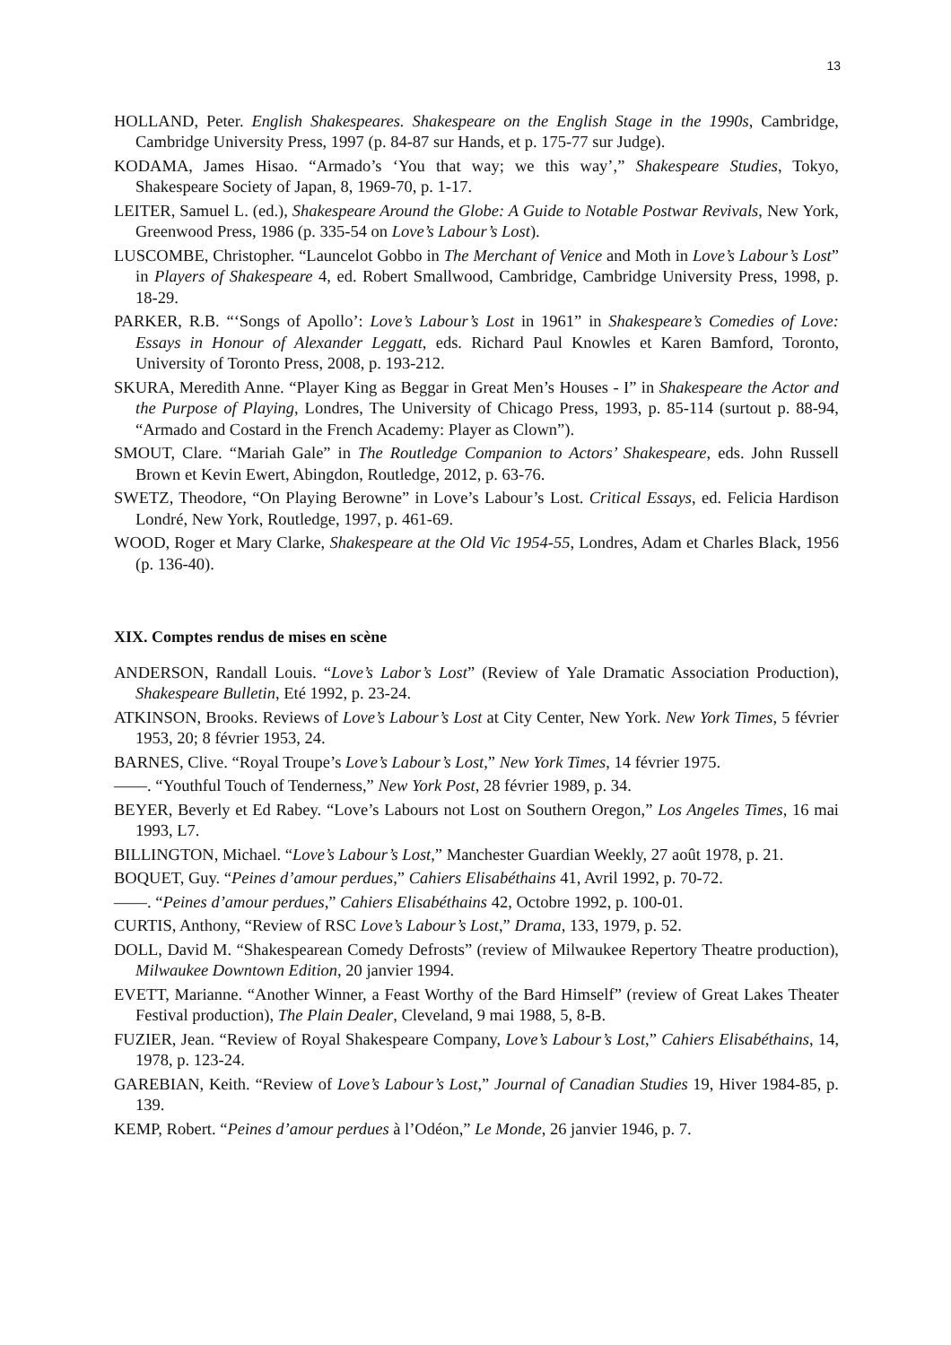13
HOLLAND, Peter. English Shakespeares. Shakespeare on the English Stage in the 1990s, Cambridge, Cambridge University Press, 1997 (p. 84-87 sur Hands, et p. 175-77 sur Judge).
KODAMA, James Hisao. “Armado’s ‘You that way; we this way’,” Shakespeare Studies, Tokyo, Shakespeare Society of Japan, 8, 1969-70, p. 1-17.
LEITER, Samuel L. (ed.), Shakespeare Around the Globe: A Guide to Notable Postwar Revivals, New York, Greenwood Press, 1986 (p. 335-54 on Love’s Labour’s Lost).
LUSCOMBE, Christopher. “Launcelot Gobbo in The Merchant of Venice and Moth in Love’s Labour’s Lost” in Players of Shakespeare 4, ed. Robert Smallwood, Cambridge, Cambridge University Press, 1998, p. 18-29.
PARKER, R.B. “‘Songs of Apollo’: Love’s Labour’s Lost in 1961” in Shakespeare’s Comedies of Love: Essays in Honour of Alexander Leggatt, eds. Richard Paul Knowles et Karen Bamford, Toronto, University of Toronto Press, 2008, p. 193-212.
SKURA, Meredith Anne. “Player King as Beggar in Great Men’s Houses - I” in Shakespeare the Actor and the Purpose of Playing, Londres, The University of Chicago Press, 1993, p. 85-114 (surtout p. 88-94, “Armado and Costard in the French Academy: Player as Clown”).
SMOUT, Clare. “Mariah Gale” in The Routledge Companion to Actors’ Shakespeare, eds. John Russell Brown et Kevin Ewert, Abingdon, Routledge, 2012, p. 63-76.
SWETZ, Theodore, “On Playing Berowne” in Love’s Labour’s Lost. Critical Essays, ed. Felicia Hardison Londré, New York, Routledge, 1997, p. 461-69.
WOOD, Roger et Mary Clarke, Shakespeare at the Old Vic 1954-55, Londres, Adam et Charles Black, 1956 (p. 136-40).
XIX. Comptes rendus de mises en scène
ANDERSON, Randall Louis. “Love’s Labor’s Lost” (Review of Yale Dramatic Association Production), Shakespeare Bulletin, Eté 1992, p. 23-24.
ATKINSON, Brooks. Reviews of Love’s Labour’s Lost at City Center, New York. New York Times, 5 février 1953, 20; 8 février 1953, 24.
BARNES, Clive. “Royal Troupe’s Love’s Labour’s Lost,” New York Times, 14 février 1975.
——. “Youthful Touch of Tenderness,” New York Post, 28 février 1989, p. 34.
BEYER, Beverly et Ed Rabey. “Love’s Labours not Lost on Southern Oregon,” Los Angeles Times, 16 mai 1993, L7.
BILLINGTON, Michael. “Love’s Labour’s Lost,” Manchester Guardian Weekly, 27 août 1978, p. 21.
BOQUET, Guy. “Peines d’amour perdues,” Cahiers Elisabéthains 41, Avril 1992, p. 70-72.
——. “Peines d’amour perdues,” Cahiers Elisabéthains 42, Octobre 1992, p. 100-01.
CURTIS, Anthony, “Review of RSC Love’s Labour’s Lost,” Drama, 133, 1979, p. 52.
DOLL, David M. “Shakespearean Comedy Defrosts” (review of Milwaukee Repertory Theatre production), Milwaukee Downtown Edition, 20 janvier 1994.
EVETT, Marianne. “Another Winner, a Feast Worthy of the Bard Himself” (review of Great Lakes Theater Festival production), The Plain Dealer, Cleveland, 9 mai 1988, 5, 8-B.
FUZIER, Jean. “Review of Royal Shakespeare Company, Love’s Labour’s Lost,” Cahiers Elisabéthains, 14, 1978, p. 123-24.
GAREBIAN, Keith. “Review of Love’s Labour’s Lost,” Journal of Canadian Studies 19, Hiver 1984-85, p. 139.
KEMP, Robert. “Peines d’amour perdues à l’Odéon,” Le Monde, 26 janvier 1946, p. 7.